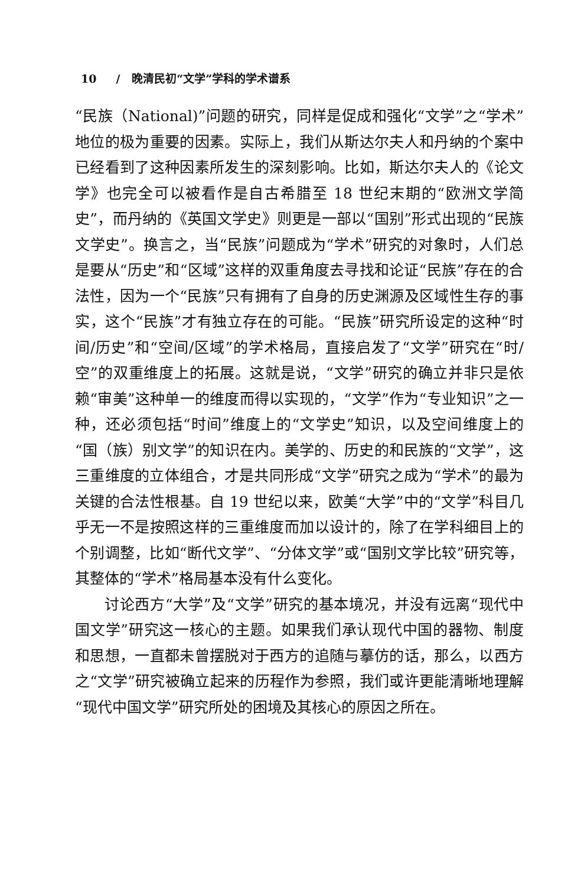10 / 晚清民初“文学”学科的学术谱系
“民族（National)”问题的研究，同样是促成和强化“文学”之“学术”地位的极为重要的因素。实际上，我们从斯达尔夫人和丹纳的个案中已经看到了这种因素所发生的深刻影响。比如，斯达尔夫人的《论文学》也完全可以被看作是自古希腊至 18 世纪末期的“欧洲文学简史”，而丹纳的《英国文学史》则更是一部以“国别”形式出现的“民族文学史”。换言之，当“民族”问题成为“学术”研究的对象时，人们总是要从“历史”和“区域”这样的双重角度去寻找和论证“民族”存在的合法性，因为一个“民族”只有拥有了自身的历史渊源及区域性生存的事实，这个“民族”才有独立存在的可能。“民族”研究所设定的这种“时间/历史”和“空间/区域”的学术格局，直接启发了“文学”研究在“时/空”的双重维度上的拓展。这就是说，“文学”研究的确立并非只是依赖“审美”这种单一的维度而得以实现的，“文学”作为“专业知识”之一种，还必须包括“时间”维度上的“文学史”知识，以及空间维度上的“国（族）别文学”的知识在内。美学的、历史的和民族的“文学”，这三重维度的立体组合，才是共同形成“文学”研究之成为“学术”的最为关键的合法性根基。自 19 世纪以来，欧美“大学”中的“文学”科目几乎无一不是按照这样的三重维度而加以设计的，除了在学科细目上的个别调整，比如“断代文学”、“分体文学”或“国别文学比较”研究等，其整体的“学术”格局基本没有什么变化。
讨论西方“大学”及“文学”研究的基本境况，并没有远离“现代中国文学”研究这一核心的主题。如果我们承认现代中国的器物、制度和思想，一直都未曾摆脱对于西方的追随与摹仿的话，那么，以西方之“文学”研究被确立起来的历程作为参照，我们或许更能清晰地理解“现代中国文学”研究所处的困境及其核心的原因之所在。